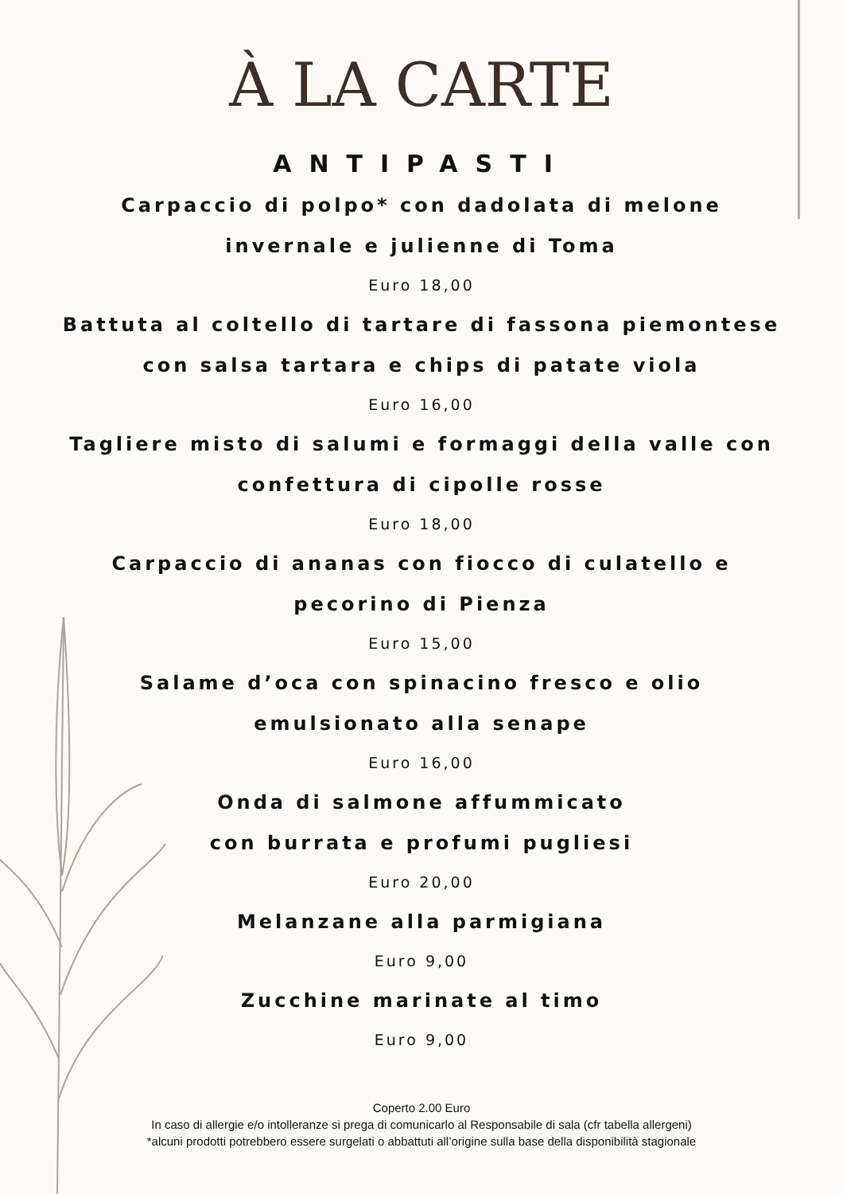À LA CARTE
ANTIPASTI
Carpaccio di polpo* con dadolata di melone
invernale e julienne di Toma
Euro 18,00
Battuta al coltello di tartare di fassona piemontese
con salsa tartara e chips di patate viola
Euro 16,00
Tagliere misto di salumi e formaggi della valle con
confettura di cipolle rosse
Euro 18,00
Carpaccio di ananas con fiocco di culatello e
pecorino di Pienza
Euro 15,00
Salame d’oca con spinacino fresco e olio
emulsionato alla senape
Euro 16,00
Onda di salmone affummicato
con burrata e profumi pugliesi
Euro 20,00
Melanzane alla parmigiana
Euro 9,00
Zucchine marinate al timo
Euro 9,00
Coperto 2.00 Euro
In caso di allergie e/o intolleranze si prega di comunicarlo al Responsabile di sala (cfr tabella allergeni)
*alcuni prodotti potrebbero essere surgelati o abbattuti all’origine sulla base della disponibilità stagionale